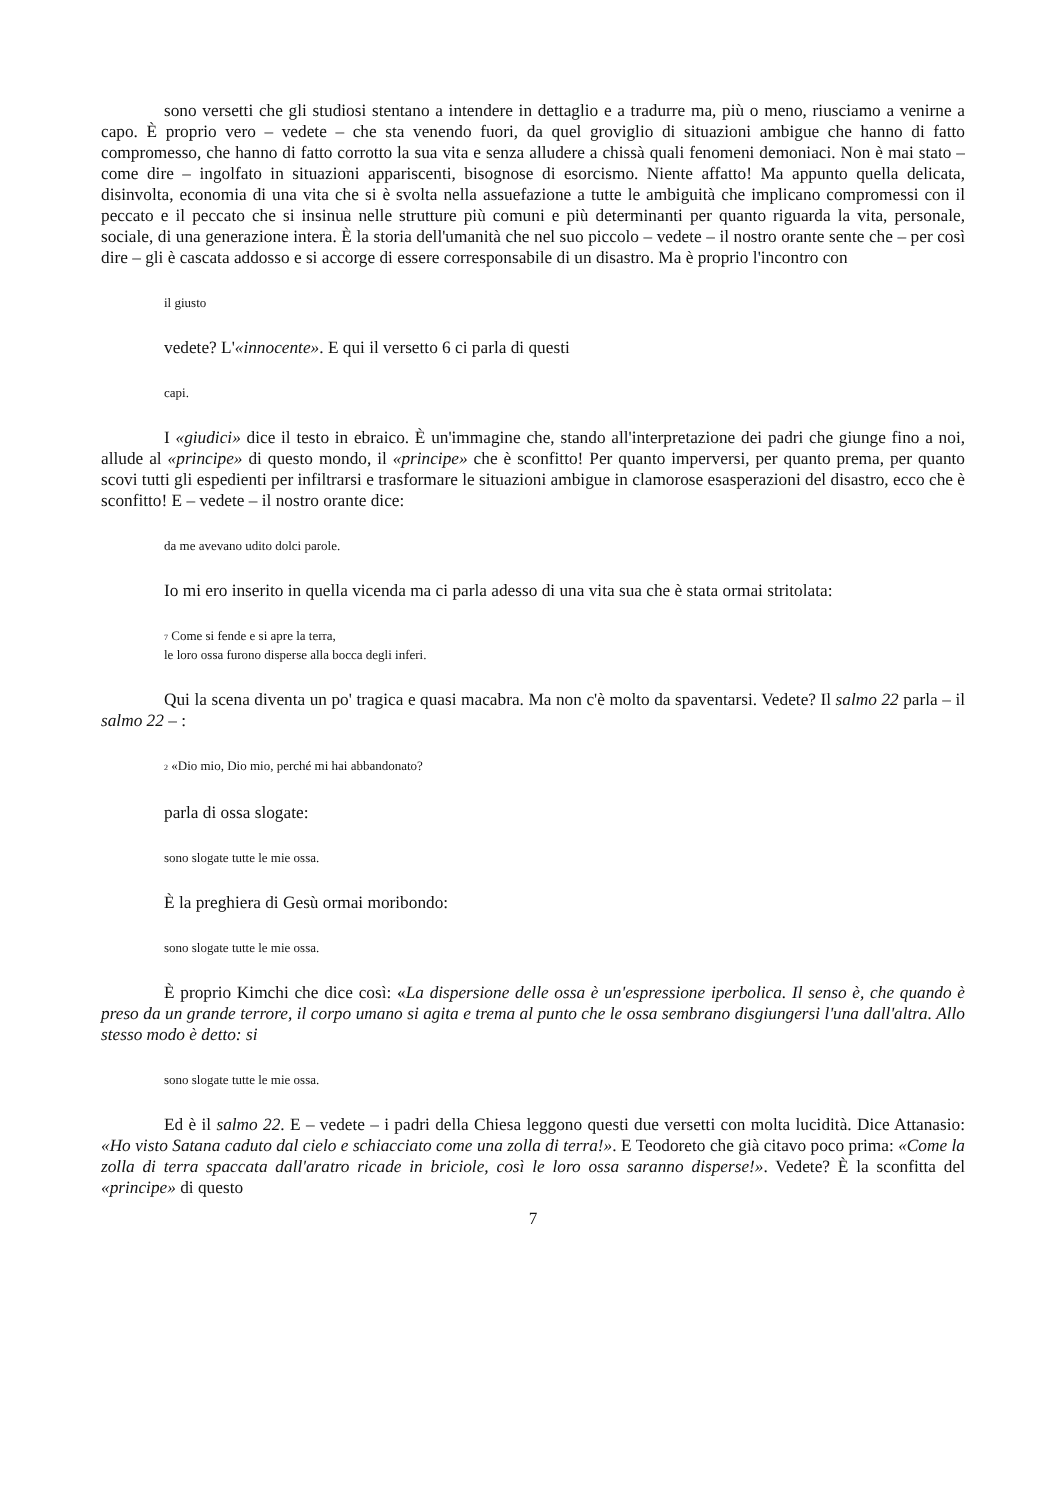sono versetti che gli studiosi stentano a intendere in dettaglio e a tradurre ma, più o meno, riusciamo a venirne a capo. È proprio vero – vedete – che sta venendo fuori, da quel groviglio di situazioni ambigue che hanno di fatto compromesso, che hanno di fatto corrotto la sua vita e senza alludere a chissà quali fenomeni demoniaci. Non è mai stato – come dire – ingolfato in situazioni appariscenti, bisognose di esorcismo. Niente affatto! Ma appunto quella delicata, disinvolta, economia di una vita che si è svolta nella assuefazione a tutte le ambiguità che implicano compromessi con il peccato e il peccato che si insinua nelle strutture più comuni e più determinanti per quanto riguarda la vita, personale, sociale, di una generazione intera. È la storia dell'umanità che nel suo piccolo – vedete – il nostro orante sente che – per così dire – gli è cascata addosso e si accorge di essere corresponsabile di un disastro. Ma è proprio l'incontro con
il giusto
vedete? L'«innocente». E qui il versetto 6 ci parla di questi
capi.
I «giudici» dice il testo in ebraico. È un'immagine che, stando all'interpretazione dei padri che giunge fino a noi, allude al «principe» di questo mondo, il «principe» che è sconfitto! Per quanto imperversi, per quanto prema, per quanto scovi tutti gli espedienti per infiltrarsi e trasformare le situazioni ambigue in clamorose esasperazioni del disastro, ecco che è sconfitto! E – vedete – il nostro orante dice:
da me avevano udito dolci parole.
Io mi ero inserito in quella vicenda ma ci parla adesso di una vita sua che è stata ormai stritolata:
<sup>7</sup> Come si fende e si apre la terra,
le loro ossa furono disperse alla bocca degli inferi.
Qui la scena diventa un po' tragica e quasi macabra. Ma non c'è molto da spaventarsi. Vedete? Il salmo 22 parla – il salmo 22 – :
<sup>2</sup> «Dio mio, Dio mio, perché mi hai abbandonato?
parla di ossa slogate:
sono slogate tutte le mie ossa.
È la preghiera di Gesù ormai moribondo:
sono slogate tutte le mie ossa.
È proprio Kimchi che dice così: «La dispersione delle ossa è un'espressione iperbolica. Il senso è, che quando è preso da un grande terrore, il corpo umano si agita e trema al punto che le ossa sembrano disgiungersi l'una dall'altra. Allo stesso modo è detto: si
sono slogate tutte le mie ossa.
Ed è il salmo 22. E – vedete – i padri della Chiesa leggono questi due versetti con molta lucidità. Dice Attanasio: «Ho visto Satana caduto dal cielo e schiacciato come una zolla di terra!». E Teodoreto che già citavo poco prima: «Come la zolla di terra spaccata dall'aratro ricade in briciole, così le loro ossa saranno disperse!». Vedete? È la sconfitta del «principe» di questo
7